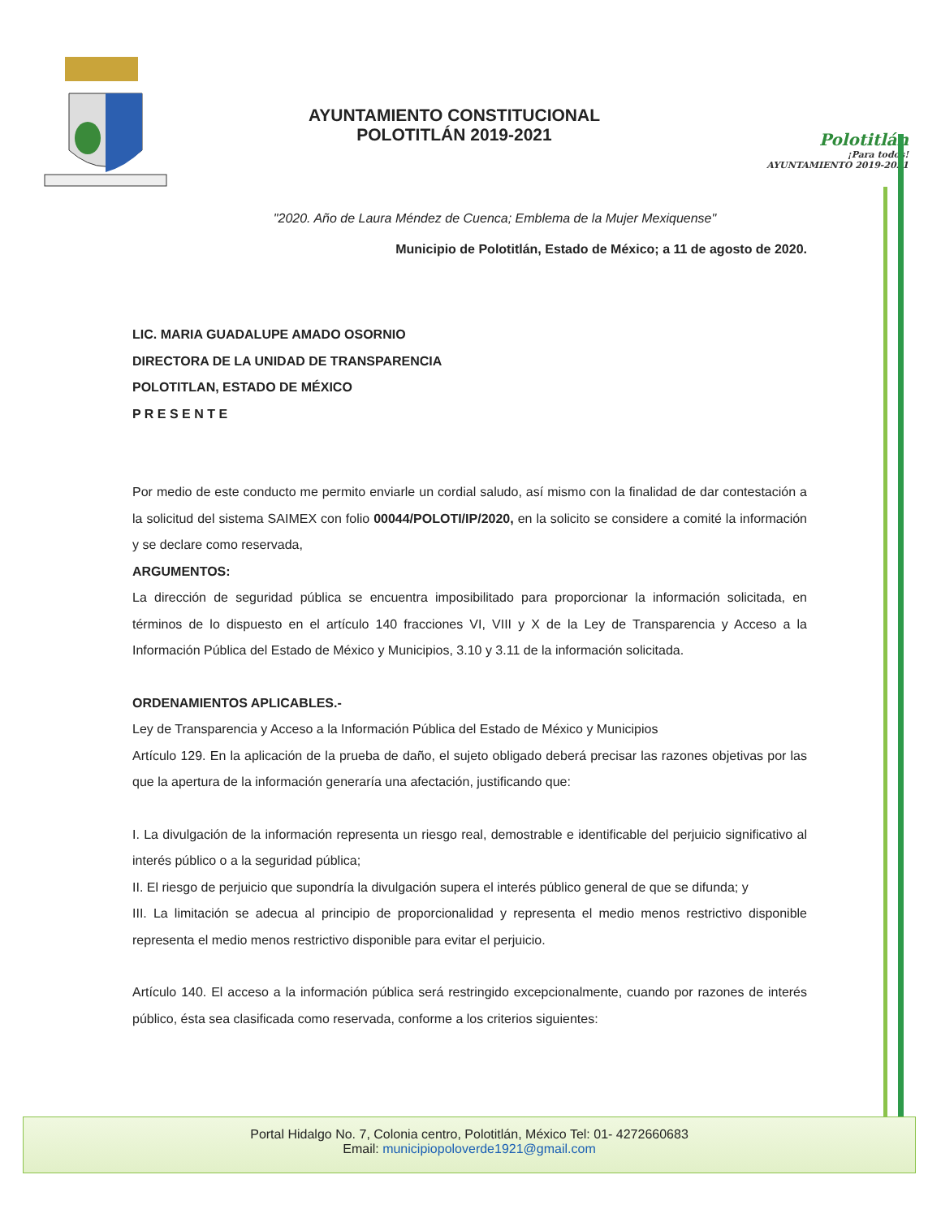AYUNTAMIENTO CONSTITUCIONAL
POLOTITLÁN 2019-2021
Polotitlán
¡Para todos!
AYUNTAMIENTO 2019-2021
"2020. Año de Laura Méndez de Cuenca; Emblema de la Mujer Mexiquense"
Municipio de Polotitlán, Estado de México; a 11 de agosto de 2020.
LIC. MARIA GUADALUPE AMADO OSORNIO
DIRECTORA DE LA UNIDAD DE TRANSPARENCIA
POLOTITLAN, ESTADO DE MÉXICO
P R E S E N T E
Por medio de este conducto me permito enviarle un cordial saludo, así mismo con la finalidad de dar contestación a la solicitud del sistema SAIMEX con folio 00044/POLOTI/IP/2020, en la solicito se considere a comité la información y se declare como reservada,
ARGUMENTOS:
La dirección de seguridad pública se encuentra imposibilitado para proporcionar la información solicitada, en términos de lo dispuesto en el artículo 140 fracciones VI, VIII y X de la Ley de Transparencia y Acceso a la Información Pública del Estado de México y Municipios, 3.10 y 3.11 de la información solicitada.
ORDENAMIENTOS APLICABLES.-
Ley de Transparencia y Acceso a la Información Pública del Estado de México y Municipios
Artículo 129. En la aplicación de la prueba de daño, el sujeto obligado deberá precisar las razones objetivas por las que la apertura de la información generaría una afectación, justificando que:
I. La divulgación de la información representa un riesgo real, demostrable e identificable del perjuicio significativo al interés público o a la seguridad pública;
II. El riesgo de perjuicio que supondría la divulgación supera el interés público general de que se difunda; y
III. La limitación se adecua al principio de proporcionalidad y representa el medio menos restrictivo disponible representa el medio menos restrictivo disponible para evitar el perjuicio.
Artículo 140. El acceso a la información pública será restringido excepcionalmente, cuando por razones de interés público, ésta sea clasificada como reservada, conforme a los criterios siguientes:
Portal Hidalgo No. 7, Colonia centro, Polotitlán, México Tel: 01- 4272660683
Email: municipiopoloverde1921@gmail.com